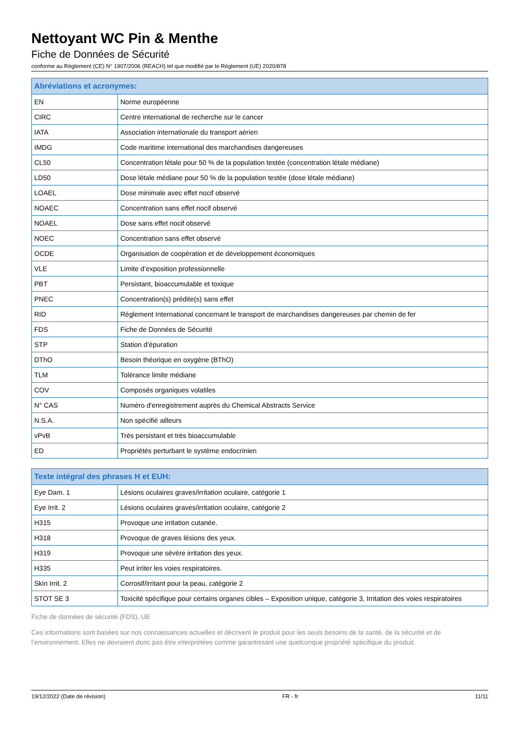Nettoyant WC Pin & Menthe
Fiche de Données de Sécurité
conforme au Règlement (CE) N° 1907/2006 (REACH) tel que modifié par le Règlement (UE) 2020/878
| Abréviations et acronymes: | |
| --- | --- |
| EN | Norme européenne |
| CIRC | Centre international de recherche sur le cancer |
| IATA | Association internationale du transport aérien |
| IMDG | Code maritime international des marchandises dangereuses |
| CL50 | Concentration létale pour 50 % de la population testée (concentration létale médiane) |
| LD50 | Dose létale médiane pour 50 % de la population testée (dose létale médiane) |
| LOAEL | Dose minimale avec effet nocif observé |
| NOAEC | Concentration sans effet nocif observé |
| NOAEL | Dose sans effet nocif observé |
| NOEC | Concentration sans effet observé |
| OCDE | Organisation de coopération et de développement économiques |
| VLE | Limite d’exposition professionnelle |
| PBT | Persistant, bioaccumulable et toxique |
| PNEC | Concentration(s) prédite(s) sans effet |
| RID | Règlement International concernant le transport de marchandises dangereuses par chemin de fer |
| FDS | Fiche de Données de Sécurité |
| STP | Station d’épuration |
| DThO | Besoin théorique en oxygène (BThO) |
| TLM | Tolérance limite médiane |
| COV | Composés organiques volatiles |
| N° CAS | Numéro d'enregistrement auprès du Chemical Abstracts Service |
| N.S.A. | Non spécifié ailleurs |
| vPvB | Très persistant et très bioaccumulable |
| ED | Propriétés perturbant le système endocrinien |
| Texte intégral des phrases H et EUH: | |
| --- | --- |
| Eye Dam. 1 | Lésions oculaires graves/irritation oculaire, catégorie 1 |
| Eye Irrit. 2 | Lésions oculaires graves/irritation oculaire, catégorie 2 |
| H315 | Provoque une irritation cutanée. |
| H318 | Provoque de graves lésions des yeux. |
| H319 | Provoque une sévère irritation des yeux. |
| H335 | Peut irriter les voies respiratoires. |
| Skin Irrit. 2 | Corrosif/irritant pour la peau, catégorie 2 |
| STOT SE 3 | Toxicité spécifique pour certains organes cibles – Exposition unique, catégorie 3, Irritation des voies respiratoires |
Fiche de données de sécurité (FDS), UE
Ces informations sont basées sur nos connaissances actuelles et décrivent le produit pour les seuls besoins de la santé, de la sécurité et de l’environnement. Elles ne devraient donc pas être interprétées comme garantissant une quelconque propriété spécifique du produit.
19/12/2022 (Date de révision) FR - fr 11/11